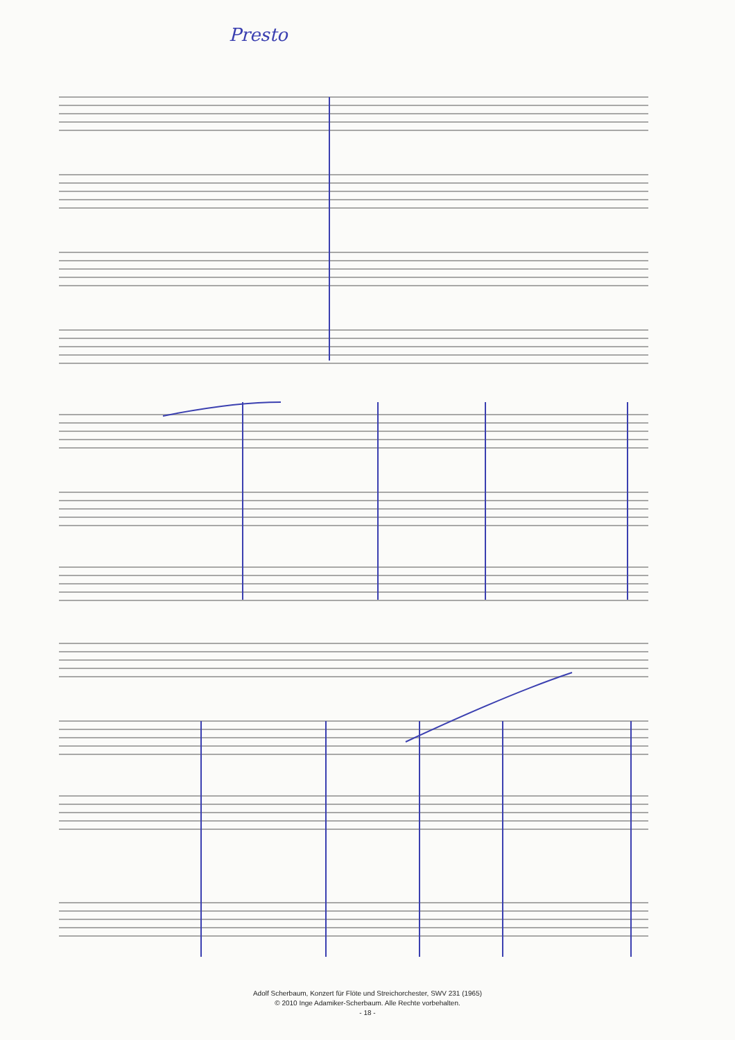Presto
Adolf Scherbaum, Konzert für Flöte und Streichorchester, SWV 231 (1965)
© 2010 Inge Adamiker-Scherbaum. Alle Rechte vorbehalten.
- 18 -